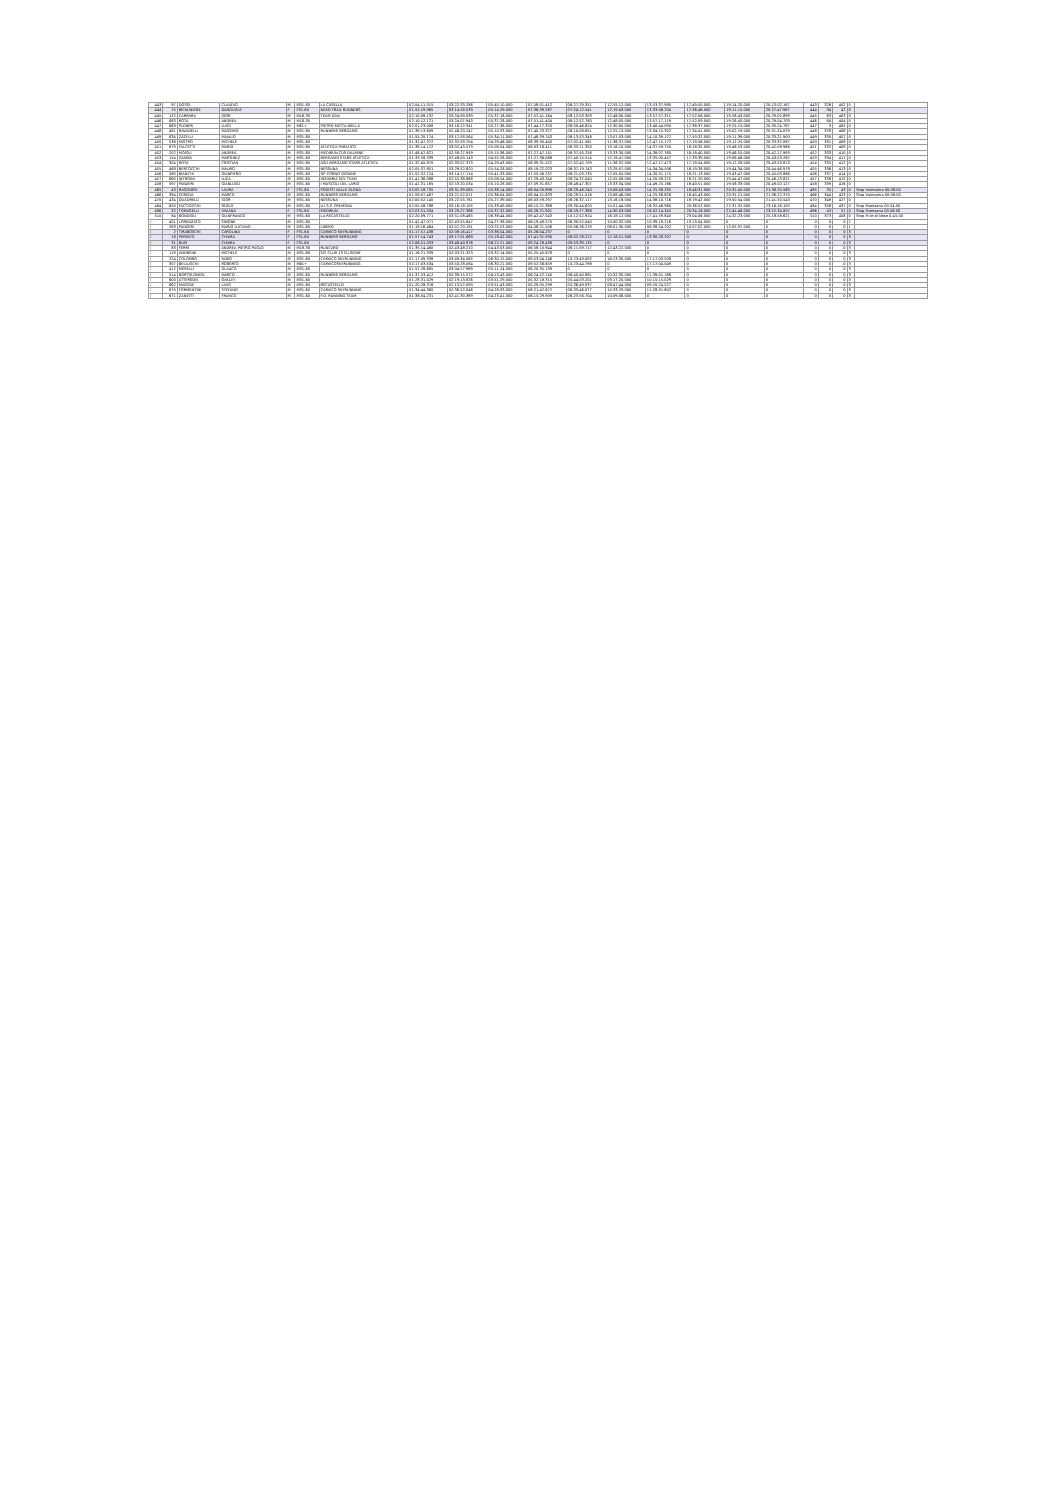| 443 | 97 | DOSSI | CLAUDIO | M | M31-60 | LA CASELLA | 02:04:11.015 | 03:22:33.286 | 05:40:10.000 | 07:58:01.412 | 08:27:29.351 | 12:55:12.000 | 13:53:37.980 | 17:49:50.000 | 19:14:20.000 | 20:13:02.167 | 443 | 328 | 402 | 0 | |
| 444 | 75 | BICKUNIENE | DANGUOLE | F | F31-60 | NEKO TRAIL RUNNERS | 01:55:19.985 | 03:14:58.039 | 05:14:29.000 | 07:36:39.587 | 07:54:12.541 | 12:19:43.000 | 13:33:06.204 | 17:36:46.000 | 19:11:15.000 | 20:27:47.987 | 444 | 34 | 42 | 0 | |
| 445 | 122 | CARRARA | IGOR | M | M18-30 | TEAM GAN | 02:10:09.132 | 03:24:09.039 | 05:37:16.000 | 07:52:41.164 | 08:12:53.303 | 12:48:00.000 | 13:57:57.311 | 17:52:06.000 | 19:26:43.000 | 20:29:02.899 | 445 | 63 | 403 | 0 | |
| 446 | 683 | ROTA | ANDREA | M | M18-30 | | 02:10:12.121 | 03:24:07.943 | 05:37:26.000 | 07:51:41.404 | 08:12:52.780 | 12:48:05.000 | 13:57:17.119 | 17:52:09.000 | 19:26:45.000 | 20:29:04.703 | 446 | 64 | 404 | 0 | |
| 447 | 663 | PLONER | LUIGI | M | M61+ | PIETRO MICCA BIELLA | 02:01:23.008 | 03:16:22.341 | 05:27:36.000 | 07:44:17.320 | 08:00:46.824 | 12:30:00.000 | 13:40:44.090 | 17:38:37.000 | 19:25:15.000 | 20:30:24.787 | 447 | 3 | 405 | 0 | |
| 448 | 481 | RAVANELLI | MASSIMO | M | M31-60 | RUNNERS BERGAMO | 01:39:13.609 | 02:48:20.247 | 05:10:33.000 | 07:40:23.327 | 08:10:09.651 | 12:25:13.000 | 13:34:15.302 | 17:34:41.000 | 19:02:19.000 | 20:31:24.029 | 448 | 329 | 406 | 0 | |
| 449 | 634 | ZATELLI | MANLIO | M | M31-60 | | 01:55:20.174 | 03:12:58.564 | 05:34:11.000 | 07:48:39.743 | 08:13:53.348 | 13:07:03.000 | 14:10:39.127 | 17:50:32.000 | 19:11:39.000 | 20:33:21.900 | 449 | 330 | 407 | 0 | |
| 450 | 536 | MISTRO | MICHELE | M | M31-60 | | 01:32:47.372 | 02:32:59.704 | 04:29:46.000 | 06:39:30.400 | 07:02:41.561 | 11:36:37.000 | 12:47:15.172 | 17:19:56.000 | 19:12:25.000 | 20:33:32.087 | 450 | 331 | 408 | 0 | |
| 451 | 679 | FALCETTI | MARIO | M | M31-60 | ATLETICA PARATICO | 01:38:14.122 | 03:02:43.579 | 05:09:54.000 | 08:03:16.411 | 08:33:11.350 | 13:16:10.000 | 14:37:59.750 | 18:18:35.000 | 19:46:53.000 | 20:42:08.968 | 451 | 332 | 409 | 0 | |
| 452 | 202 | MOIOLI | ANDREA | M | M31-60 | MEDIRUN CUS DALMINE | 01:48:47.621 | 02:58:27.959 | 05:15:36.000 | 07:27:47.151 | 08:37:50.256 | 13:33:30.000 | 14:38:07.760 | 18:18:40.000 | 19:46:55.000 | 20:42:17.993 | 452 | 333 | 410 | 0 | |
| 453 | 154 | GAMBA | MARTINEZ | M | M31-60 | BERGAMO STARS ATLETICA | 01:33:58.339 | 02:48:00.143 | 04:55:26.000 | 07:27:36.088 | 07:40:15.514 | 12:19:47.000 | 13:35:00.457 | 17:33:39.000 | 19:08:46.000 | 20:43:53.262 | 453 | 334 | 411 | 0 | |
| 454 | 304 | ROTA | CRISTIAN | M | M31-60 | ASD BERGAMO STARS ATLETICA | 01:32:45.870 | 02:33:07.373 | 04:29:43.000 | 06:39:31.552 | 07:02:40.709 | 11:36:32.000 | 12:47:17.473 | 17:19:54.000 | 19:12:28.000 | 20:43:53.813 | 454 | 335 | 412 | 0 | |
| 455 | 468 | BERTOCCHI | MAURO | M | M31-60 | NESSUNA | 02:05:37.851 | 03:29:52.820 | 05:54:28.000 | 08:19:22.023 | 08:37:19.743 | 13:29:07.000 | 14:34:34.506 | 18:19:38.000 | 19:44:34.000 | 20:44:46.978 | 455 | 336 | 413 | 0 | |
| 456 | 580 | BIANCHI | GIANPIERO | M | M31-60 | GP CORNO GIOVINE | 01:52:52.124 | 03:14:17.114 | 05:41:33.000 | 07:55:56.237 | 08:21:03.735 | 12:55:05.000 | 14:20:51.175 | 18:21:13.000 | 19:43:47.000 | 20:45:03.866 | 456 | 337 | 414 | 0 | |
| 457 | 660 | INTROINI | LUCA | M | M31-60 | INSUBRIA SKY TEAM | 01:41:36.088 | 02:55:38.868 | 05:08:54.000 | 07:29:43.340 | 08:24:32.040 | 12:55:08.000 | 14:20:58.225 | 18:21:20.000 | 19:44:47.000 | 20:46:13.821 | 457 | 338 | 415 | 0 | |
| 458 | 597 | PANZERI | GIANLUIGI | M | M31-60 | I MUSCOLI DEL LARIO | 01:41:31.185 | 02:53:20.034 | 05:10:28.000 | 07:59:31.657 | 08:48:47.307 | 13:33:34.000 | 14:49:25.166 | 18:40:51.000 | 19:56:33.000 | 20:49:02.127 | 458 | 339 | 416 | 0 | |
| 465 | 43 | RAGONESI | LAURA | F | F31-60 | PODISTI VALLE OLONA | 02:05:18.735 | 03:31:39.065 | 05:38:14.000 | 08:04:50.898 | 08:29:48.240 | 13:08:43.000 | 14:25:38.295 | 18:46:31.000 | 20:31:45.000 | 21:36:20.569 | 465 | 35 | 43 | 0 | Stop Valmarina 00:08:00 |
| 466 | 394 | CEREDA | MARCO | M | M31-60 | RUNNERS BERGAMO | 01:59:07.487 | 03:21:52.011 | 05:36:04.000 | 08:04:51.633 | 08:29:51.016 | 13:08:46.000 | 14:25:36.626 | 18:45:43.000 | 20:31:21.000 | 21:36:22.370 | 466 | 344 | 423 | 0 | Stop Valmarina 00:08:00 |
| 470 | 434 | QUADRELLI | IGOR | M | M31-60 | NESSUNA | 02:00:52.140 | 03:22:55.761 | 05:27:39.000 | 08:03:59.297 | 08:26:32.117 | 13:16:18.000 | 14:38:10.716 | 18:19:42.000 | 19:50:54.000 | 21:41:50.543 | 470 | 348 | 427 | 0 | |
| 484 | 650 | FACCIOCCHI | PAOLO | M | M31-60 | U.I.S.P. CREMONA | 02:05:58.786 | 03:16:18.105 | 05:33:49.000 | 08:15:21.368 | 09:30:44.620 | 15:01:44.000 | 16:32:46.960 | 20:36:52.000 | 22:31:32.000 | 23:16:16.105 | 484 | 358 | 437 | 0 | Stop Maresana 00:54:00 |
| 496 | 32 | TOMASELLI | VIVIANA | F | F31-60 | MEDIRUN | 02:03:51.034 | 03:29:27.366 | 05:37:32.000 | 08:28:21.901 | 08:59:27.388 | 14:30:03.000 | 16:02:14.345 | 20:34:16.000 | 22:45:46.000 | 23:52:34.007 | 496 | 43 | 51 | 0 | Stop Maresana 00:56:00 |
| 510 | 84 | BONDIOLI | GIANFRANCO | M | M31-60 | LA RECASTELLO | 02:20:09.771 | 03:51:08.465 | 06:38:44.000 | 09:42:47.543 | 10:12:52.924 | 16:18:12.000 | 17:41:59.840 | 23:04:06.000 | 24:32:23.000 | 25:18:58.621 | 510 | 373 | 458 | 0 | Stop M.te di Nese 0:45:00 |
| / | 401 | LORENZATO | SIMONE | M | M31-60 | | 01:41:47.071 | 02:43:55.847 | 04:27:36.000 | 06:19:49.570 | 06:30:52.040 | 10:00:32.000 | 10:39:19.216 | 13:13:04.000 | 0 | 0 | 0 | 0 | 0 | 1 | |
| / | 593 | PANZERI | MARIO LUCIANO | M | M31-60 | LIBERO | 01:19:16.464 | 02:07:20.191 | 03:25:53.000 | 04:58:21.506 | 05:06:26.219 | 08:01:30.000 | 08:38:54.202 | 10:57:02.000 | 12:05:37.000 | 0 | 0 | 0 | 0 | 1 | |
| / | 2 | TIRABOSCHI | CAROLINA | F | F31-60 | CARVICO SKYRUNNING | 01:17:57.438 | 02:08:16.417 | 03:36:54.000 | 05:26:04.237 | 0 | 0 | 0 | 0 | 0 | 0 | 0 | 0 | 0 | 3 | |
| / | 18 | PERSICO | CHIARA | F | F31-60 | RUNNERS BERGAMO | 01:57:14.743 | 03:17:01.669 | 05:18:42.000 | 07:41:31.590 | 08:02:28.212 | 12:18:51.000 | 13:30:28.207 | 0 | 0 | 0 | 0 | 0 | 0 | 3 | |
| / | 31 | BUSI | CHIARA | F | F31-60 | | 02:06:51.033 | 03:46:40.976 | 06:22:21.000 | 09:24:28.436 | 09:53:39.135 | 0 | 0 | 0 | 0 | 0 | 0 | 0 | 0 | 3 | |
| / | 83 | FERRI | ANDREA PIETRO PAOLO | M | M18-30 | RUNCARD | 01:35:14.460 | 02:43:48.210 | 04:43:03.000 | 06:58:10.944 | 08:11:59.717 | 12:43:22.000 | 0 | 0 | 0 | 0 | 0 | 0 | 0 | 3 | |
| / | 119 | ANDREINI | MICHELE | M | M31-60 | SCI CLUB 13 CLUSONE | 01:16:21.339 | 02:03:21.323 | 03:32:14.000 | 05:25:45.878 | 0 | 0 | 0 | 0 | 0 | 0 | 0 | 0 | 0 | 3 | |
| / | 224 | COLOMBO | FABIO | M | M31-60 | CARVICO SKYRUNNING | 01:17:09.338 | 03:49:34.585 | 06:30:15.000 | 09:53:04.246 | 10:23:43.092 | 16:23:30.000 | 17:17:03.509 | 0 | 0 | 0 | 0 | 0 | 0 | 3 | |
| / | 307 | BELLUSCHI | ROBERTO | M | M61+ | CARVICOSKYRUNNING | 02:17:03.534 | 03:50:28.084 | 06:30:21.000 | 09:52:56.659 | 10:23:44.798 | 0 | 17:17:04.049 | 0 | 0 | 0 | 0 | 0 | 0 | 3 | |
| / | 412 | MERELLI | GLAUCO | M | M31-60 | | 01:57:28.685 | 03:04:57.969 | 05:11:24.000 | 08:20:35.139 | 0 | 0 | 0 | 0 | 0 | 0 | 0 | 0 | 0 | 3 | |
| / | 514 | BORTOLOMIOL | MARCO | M | M31-60 | RUNNERS BERGAMO | 01:37:53.412 | 02:39:15.572 | 04:13:43.000 | 06:24:52.740 | 06:40:40.961 | 10:32:30.000 | 11:39:01.168 | 0 | 0 | 0 | 0 | 0 | 0 | 3 | |
| / | 600 | ATTERSON | OAKLEY | M | M31-60 | | 01:28:31.029 | 02:19:13.826 | 03:51:29.000 | 05:32:18.315 | 05:44:03.201 | 09:17:20.000 | 10:15:15.029 | 0 | 0 | 0 | 0 | 0 | 0 | 3 | |
| / | 662 | MAGONI | LIVIO | M | M31-60 | RECASTELLO | 01:20:28.376 | 02:13:52.090 | 03:51:43.000 | 05:29:05.299 | 05:36:49.937 | 08:47:44.000 | 09:20:24.527 | 0 | 0 | 0 | 0 | 0 | 0 | 3 | |
| / | 670 | FORMENTINI | STEFANO | M | M31-60 | CARVICO SKYRUNNING | 01:34:44.360 | 02:36:52.046 | 04:28:33.000 | 06:21:42.672 | 06:33:46.077 | 10:33:29.000 | 11:28:01.602 | 0 | 0 | 0 | 0 | 0 | 0 | 3 | |
| / | 671 | ZANETTI | FRANCO | M | M31-60 | F.O. RUNNING TEAM | 01:38:04.231 | 02:41:30.369 | 04:23:41.000 | 06:15:29.909 | 06:23:56.704 | 10:09:06.000 | 0 | 0 | 0 | 0 | 0 | 0 | 0 | 3 | |